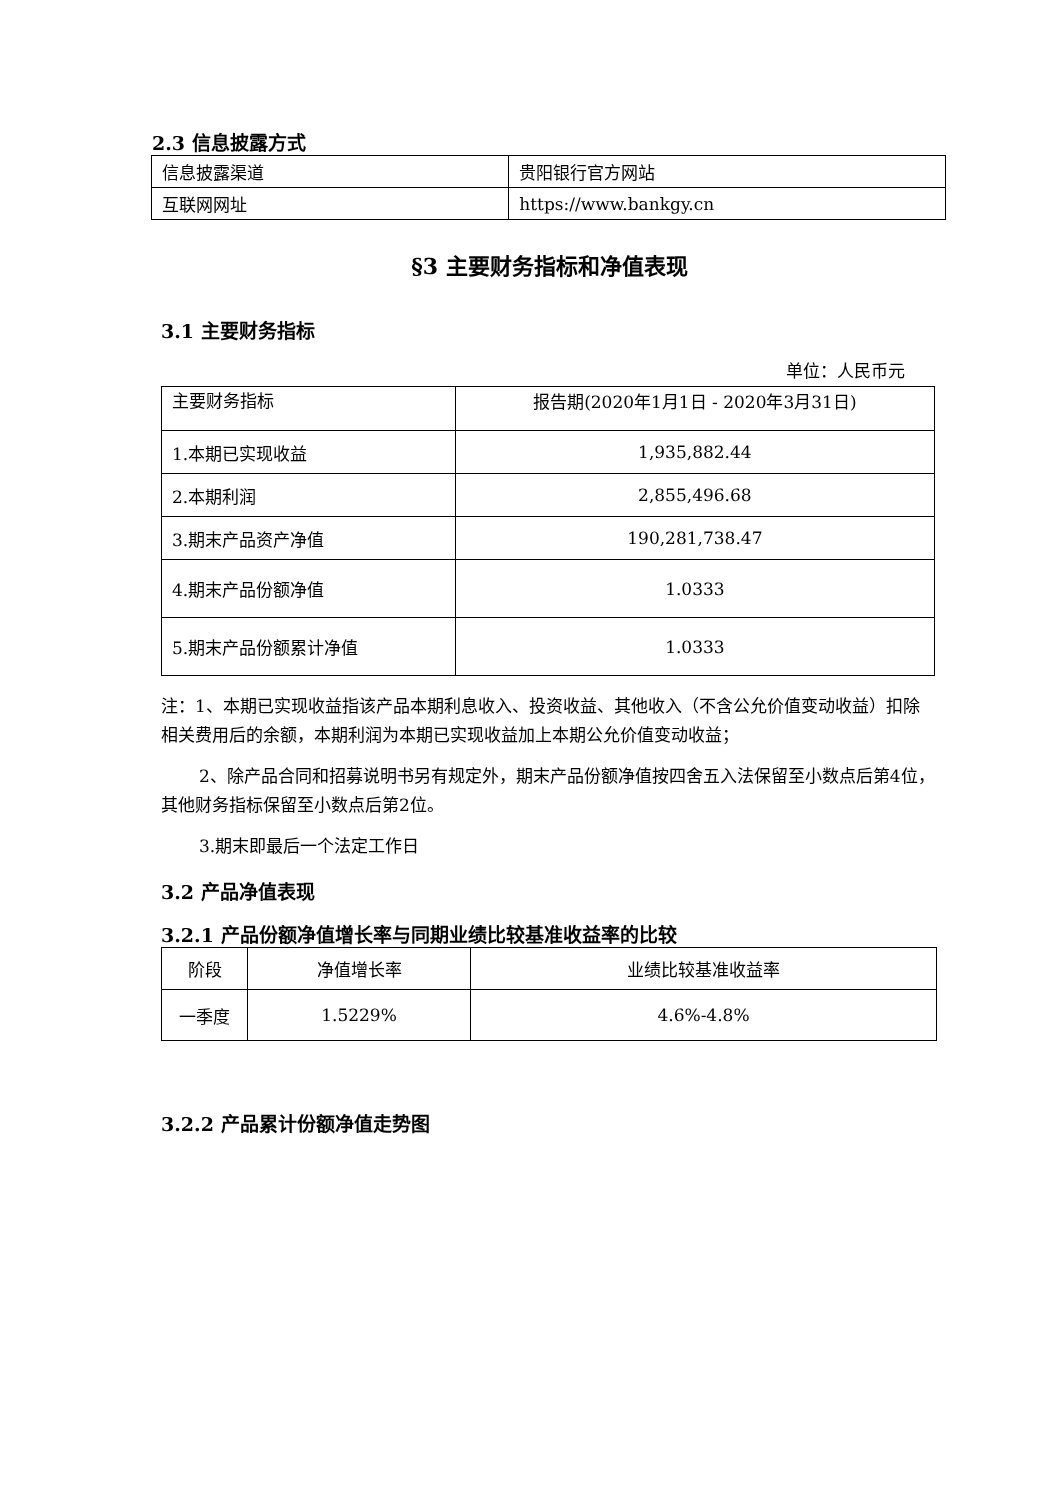2.3 信息披露方式
| 信息披露渠道 | 贵阳银行官方网站 |
| 互联网网址 | https://www.bankgy.cn |
§3 主要财务指标和净值表现
3.1 主要财务指标
单位：人民币元
| 主要财务指标 | 报告期(2020年1月1日 - 2020年3月31日) |
| 1.本期已实现收益 | 1,935,882.44 |
| 2.本期利润 | 2,855,496.68 |
| 3.期末产品资产净值 | 190,281,738.47 |
| 4.期末产品份额净值 | 1.0333 |
| 5.期末产品份额累计净值 | 1.0333 |
注：1、本期已实现收益指该产品本期利息收入、投资收益、其他收入（不含公允价值变动收益）扣除相关费用后的余额，本期利润为本期已实现收益加上本期公允价值变动收益；
2、除产品合同和招募说明书另有规定外，期末产品份额净值按四舍五入法保留至小数点后第4位，其他财务指标保留至小数点后第2位。
3.期末即最后一个法定工作日
3.2 产品净值表现
3.2.1 产品份额净值增长率与同期业绩比较基准收益率的比较
| 阶段 | 净值增长率 | 业绩比较基准收益率 |
| 一季度 | 1.5229% | 4.6%-4.8% |
3.2.2 产品累计份额净值走势图